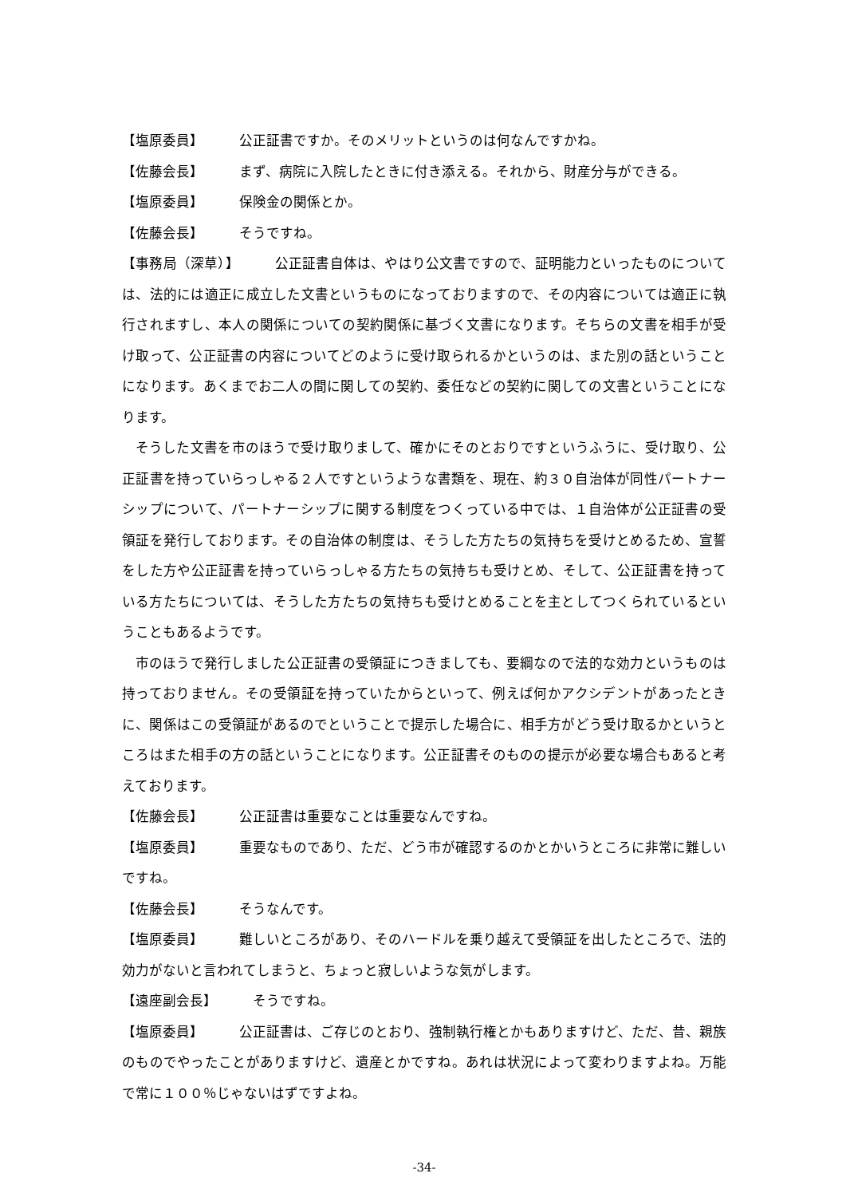【塩原委員】 公正証書ですか。そのメリットというのは何なんですかね。
【佐藤会長】 まず、病院に入院したときに付き添える。それから、財産分与ができる。
【塩原委員】 保険金の関係とか。
【佐藤会長】 そうですね。
【事務局（深草）】 公正証書自体は、やはり公文書ですので、証明能力といったものについては、法的には適正に成立した文書というものになっておりますので、その内容については適正に執行されますし、本人の関係についての契約関係に基づく文書になります。そちらの文書を相手が受け取って、公正証書の内容についてどのように受け取られるかというのは、また別の話ということになります。あくまでお二人の間に関しての契約、委任などの契約に関しての文書ということになります。
そうした文書を市のほうで受け取りまして、確かにそのとおりですというふうに、受け取り、公正証書を持っていらっしゃる２人ですというような書類を、現在、約３０自治体が同性パートナーシップについて、パートナーシップに関する制度をつくっている中では、１自治体が公正証書の受領証を発行しております。その自治体の制度は、そうした方たちの気持ちを受けとめるため、宣誓をした方や公正証書を持っていらっしゃる方たちの気持ちも受けとめ、そして、公正証書を持っている方たちについては、そうした方たちの気持ちも受けとめることを主としてつくられているということもあるようです。
市のほうで発行しました公正証書の受領証につきましても、要綱なので法的な効力というものは持っておりません。その受領証を持っていたからといって、例えば何かアクシデントがあったときに、関係はこの受領証があるのでということで提示した場合に、相手方がどう受け取るかというところはまた相手の方の話ということになります。公正証書そのものの提示が必要な場合もあると考えております。
【佐藤会長】 公正証書は重要なことは重要なんですね。
【塩原委員】 重要なものであり、ただ、どう市が確認するのかとかいうところに非常に難しいですね。
【佐藤会長】 そうなんです。
【塩原委員】 難しいところがあり、そのハードルを乗り越えて受領証を出したところで、法的効力がないと言われてしまうと、ちょっと寂しいような気がします。
【遠座副会長】 そうですね。
【塩原委員】 公正証書は、ご存じのとおり、強制執行権とかもありますけど、ただ、昔、親族のものでやったことがありますけど、遺産とかですね。あれは状況によって変わりますよね。万能で常に１００％じゃないはずですよね。
-34-